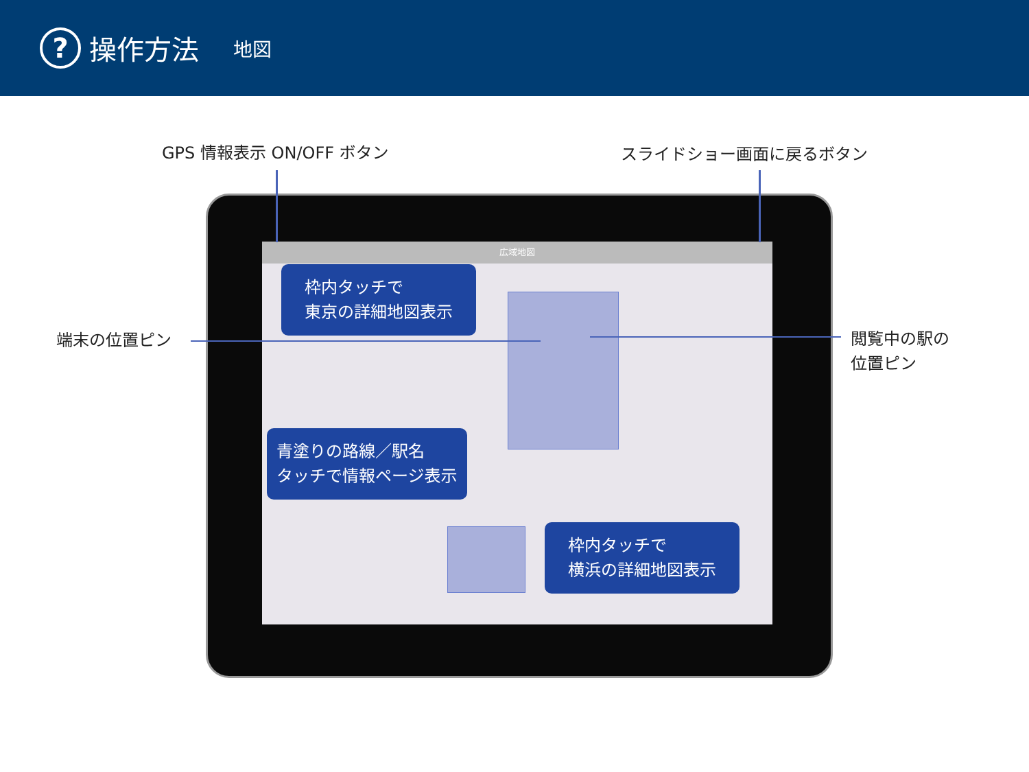?
操作方法
地図
GPS 情報表示 ON/OFF ボタン スライドショー画面に戻るボタン
端末の位置ピン
閲覧中の駅の
位置ピン
広域地図
枠内タッチで
東京の詳細地図表示
青塗りの路線／駅名
タッチで情報ページ表示
枠内タッチで
横浜の詳細地図表示